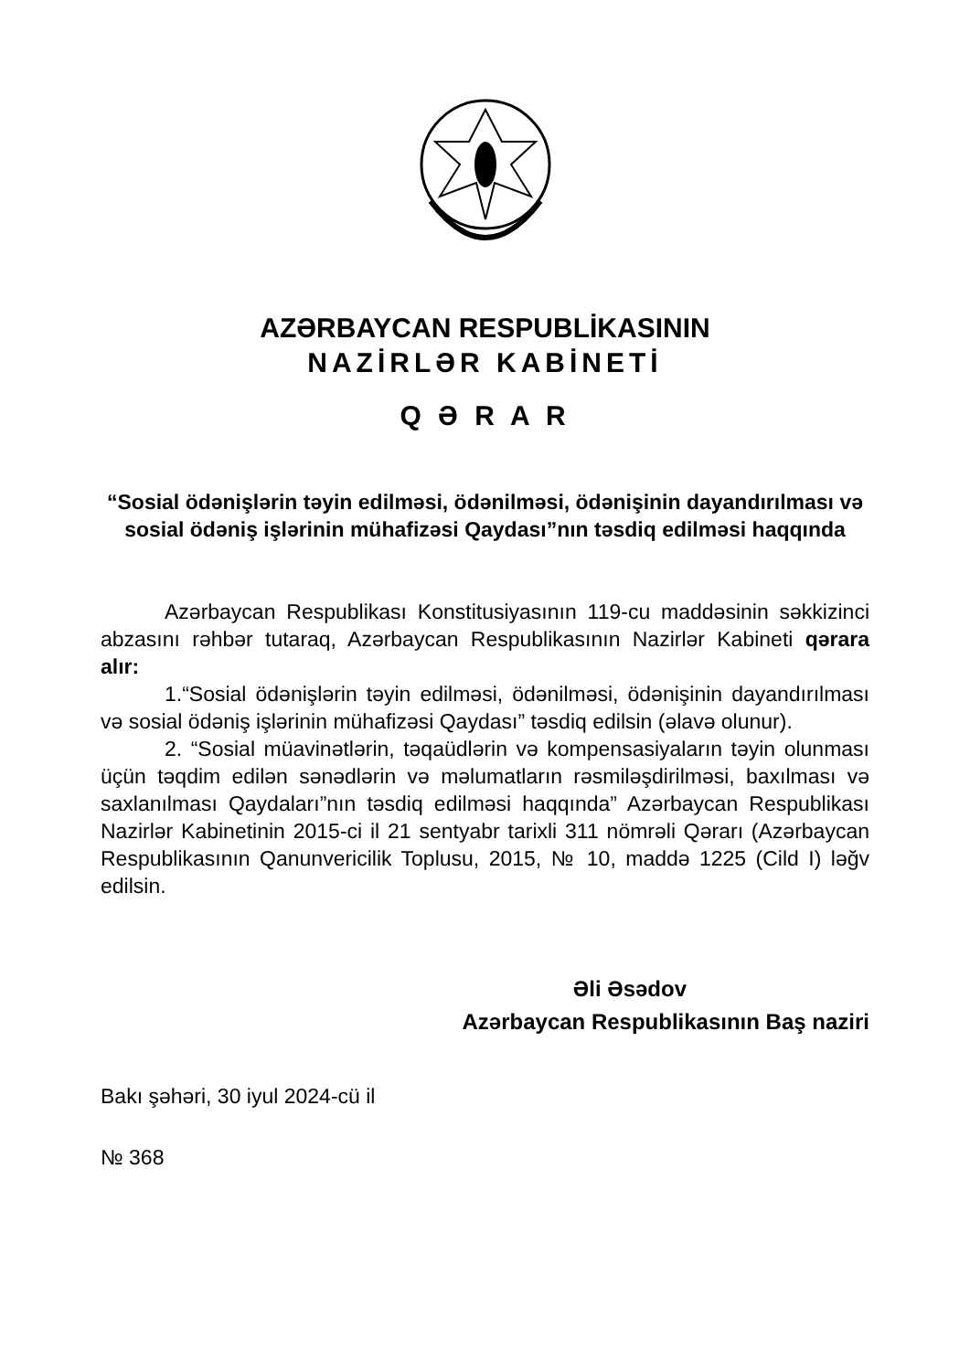AZƏRBAYCAN RESPUBLİKASININ
NAZİRLƏR KABİNETİ
Q Ə R A R
“Sosial ödənişlərin təyin edilməsi, ödənilməsi, ödənişinin dayandırılması və sosial ödəniş işlərinin mühafizəsi Qaydası”nın təsdiq edilməsi haqqında
Azərbaycan Respublikası Konstitusiyasının 119-cu maddəsinin səkkizinci abzasını rəhbər tutaraq, Azərbaycan Respublikasının Nazirlər Kabineti qərara alır:
1.“Sosial ödənişlərin təyin edilməsi, ödənilməsi, ödənişinin dayandırılması və sosial ödəniş işlərinin mühafizəsi Qaydası” təsdiq edilsin (əlavə olunur).
2. “Sosial müavinətlərin, təqaüdlərin və kompensasiyaların təyin olunması üçün təqdim edilən sənədlərin və məlumatların rəsmiləşdirilməsi, baxılması və saxlanılması Qaydaları”nın təsdiq edilməsi haqqında” Azərbaycan Respublikası Nazirlər Kabinetinin 2015-ci il 21 sentyabr tarixli 311 nömrəli Qərarı (Azərbaycan Respublikasının Qanunvericilik Toplusu, 2015, № 10, maddə 1225 (Cild I) ləğv edilsin.
Əli Əsədov
Azərbaycan Respublikasının Baş naziri
Bakı şəhəri, 30 iyul 2024-cü il
№ 368